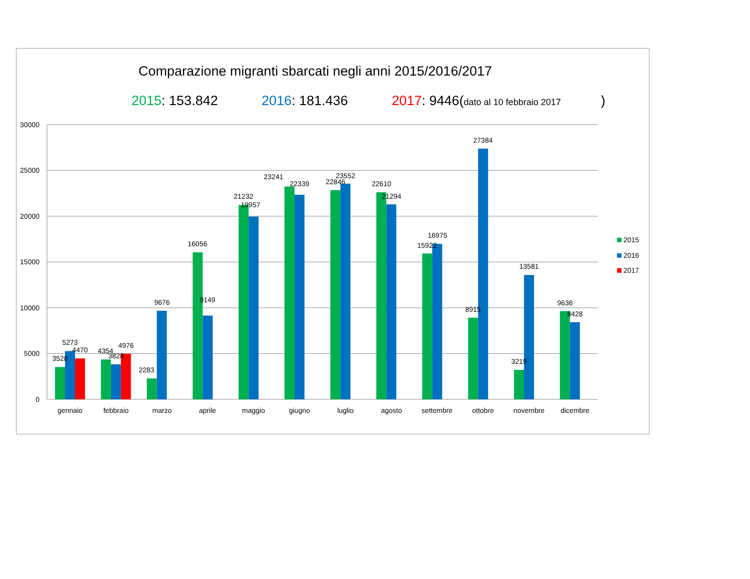Comparazione migranti sbarcati negli anni 2015/2016/2017
2015: 153.842 2016: 181.436 2017: 9446(dato al 10 febbraio 2017)
30000
25000
20000
15000
10000
5000
0
3528
5273
4470
4354
3828
4976
2283
9676
16056
9149
21232
19957
23241
22339
22846
23552
22610
21294
15922
16975
8915
27384
3219
13581
9636
8428
gennaio
febbraio
marzo
aprile
maggio
giugno
luglio
agosto
settembre
ottobre
novembre
dicembre
2015
2016
2017